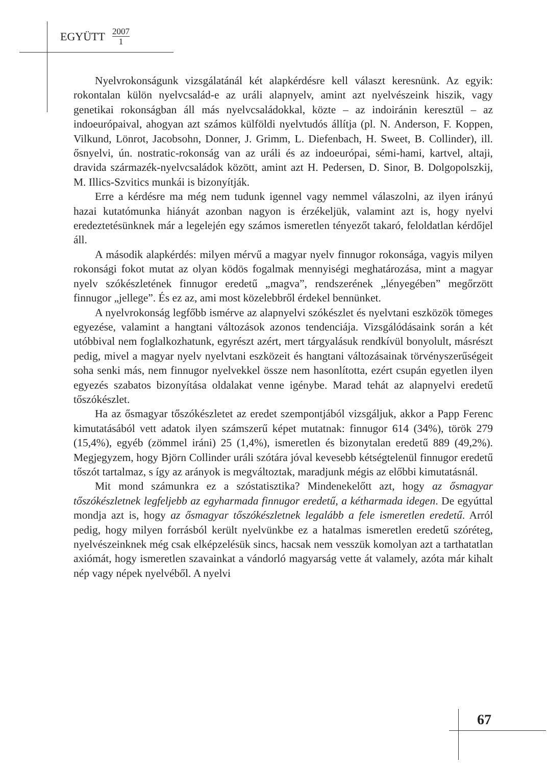EGYÜTT 2007 1
Nyelvrokonságunk vizsgálatánál két alapkérdésre kell választ keresnünk. Az egyik: rokontalan külön nyelvcsalád-e az uráli alapnyelv, amint azt nyelvészeink hiszik, vagy genetikai rokonságban áll más nyelvcsaládokkal, közte – az indoiránin keresztül – az indoeurópaival, ahogyan azt számos külföldi nyelvtudós állítja (pl. N. Anderson, F. Koppen, Vilkund, Lönrot, Jacobsohn, Donner, J. Grimm, L. Diefenbach, H. Sweet, B. Collinder), ill. ősnyelvi, ún. nostratic-rokonság van az uráli és az indoeurópai, sémi-hami, kartvel, altaji, dravida származék-nyelvcsaládok között, amint azt H. Pedersen, D. Sinor, B. Dolgopolszkij, M. Illics-Szvitics munkái is bizonyítják.
Erre a kérdésre ma még nem tudunk igennel vagy nemmel válaszolni, az ilyen irányú hazai kutatómunka hiányát azonban nagyon is érzékeljük, valamint azt is, hogy nyelvi eredeztetésünknek már a legelején egy számos ismeretlen tényezőt takaró, feloldatlan kérdőjel áll.
A második alapkérdés: milyen mérvű a magyar nyelv finnugor rokonsága, vagyis milyen rokonsági fokot mutat az olyan ködös fogalmak mennyiségi meghatározása, mint a magyar nyelv szókészletének finnugor eredetű „magva”, rendszerének „lényegében” megőrzött finnugor „jellege”. És ez az, ami most közelebbről érdekel bennünket.
A nyelvrokonság legfőbb ismérve az alapnyelvi szókészlet és nyelvtani eszközök tömeges egyezése, valamint a hangtani változások azonos tendenciája. Vizsgálódásaink során a két utóbbival nem foglalkozhatunk, egyrészt azért, mert tárgyalásuk rendkívül bonyolult, másrészt pedig, mivel a magyar nyelv nyelvtani eszközeit és hangtani változásainak törvényszerűségeit soha senki más, nem finnugor nyelvekkel össze nem hasonlította, ezért csupán egyetlen ilyen egyezés szabatos bizonyítása oldalakat venne igénybe. Marad tehát az alapnyelvi eredetű tőszókészlet.
Ha az ősmagyar tőszókészletet az eredet szempontjából vizsgáljuk, akkor a Papp Ferenc kimutatásából vett adatok ilyen számszerű képet mutatnak: finnugor 614 (34%), török 279 (15,4%), egyéb (zömmel iráni) 25 (1,4%), ismeretlen és bizonytalan eredetű 889 (49,2%). Megjegyzem, hogy Björn Collinder uráli szótára jóval kevesebb kétségtelenül finnugor eredetű tőszót tartalmaz, s így az arányok is megváltoztak, maradjunk mégis az előbbi kimutatásnál.
Mit mond számunkra ez a szóstatisztika? Mindenekelőtt azt, hogy az ősmagyar tőszókészletnek legfeljebb az egyharmada finnugor eredetű, a kétharmada idegen. De egyúttal mondja azt is, hogy az ősmagyar tőszókészletnek legalább a fele ismeretlen eredetű. Arról pedig, hogy milyen forrásból került nyelvünkbe ez a hatalmas ismeretlen eredetű szóréteg, nyelvészeinknek még csak elképzelésük sincs, hacsak nem vesszük komolyan azt a tarthatatlan axiómát, hogy ismeretlen szavainkat a vándorló magyarság vette át valamely, azóta már kihalt nép vagy népek nyelvéből. A nyelvi
67